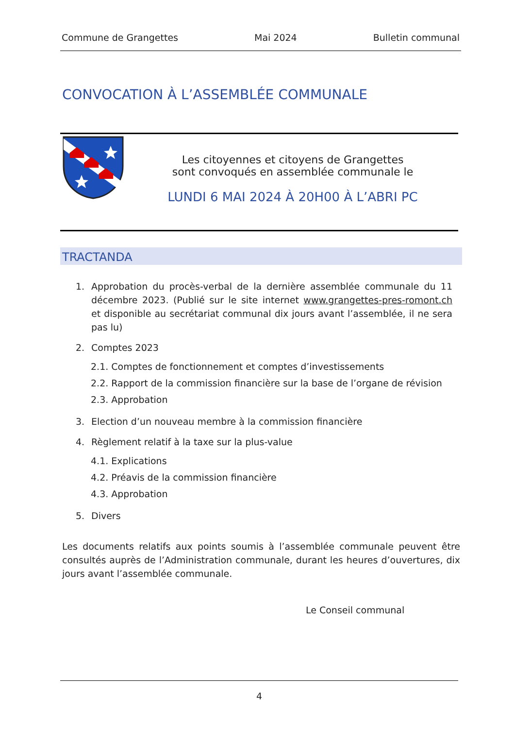Commune de Grangettes Mai 2024 Bulletin communal
CONVOCATION À L’ASSEMBLÉE COMMUNALE
Les citoyennes et citoyens de Grangettes
sont convoqués en assemblée communale le
LUNDI 6 MAI 2024 À 20H00 À L’ABRI PC
TRACTANDA
1. Approbation du procès-verbal de la dernière assemblée communale du 11 décembre 2023. (Publié sur le site internet www.grangettes-pres-romont.ch et disponible au secrétariat communal dix jours avant l’assemblée, il ne sera pas lu)
2. Comptes 2023
2.1. Comptes de fonctionnement et comptes d’investissements
2.2. Rapport de la commission financière sur la base de l’organe de révision
2.3. Approbation
3. Election d’un nouveau membre à la commission financière
4. Règlement relatif à la taxe sur la plus-value
4.1. Explications
4.2. Préavis de la commission financière
4.3. Approbation
5. Divers
Les documents relatifs aux points soumis à l’assemblée communale peuvent être consultés auprès de l’Administration communale, durant les heures d’ouvertures, dix jours avant l’assemblée communale.
Le Conseil communal
4